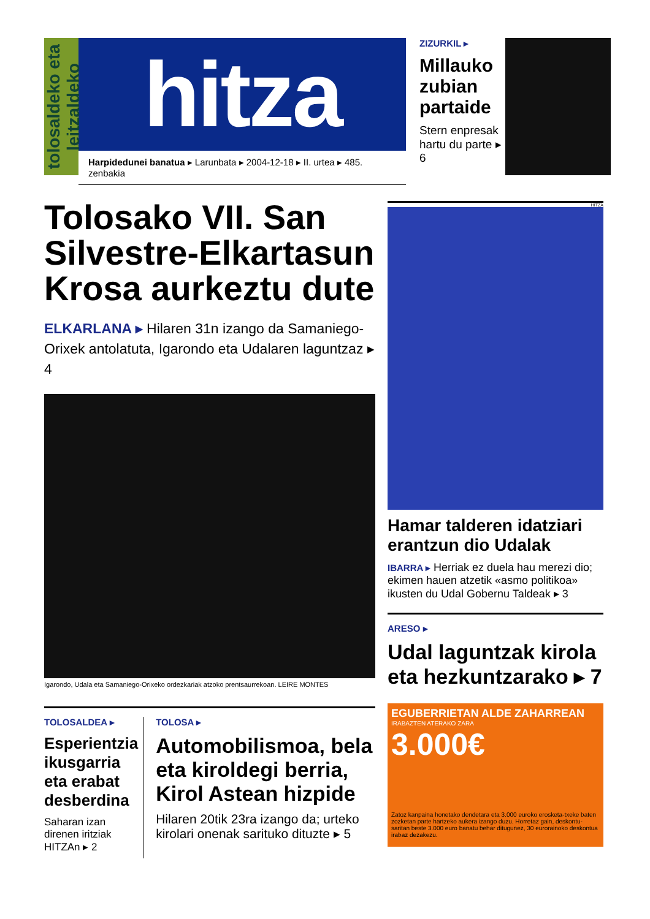tolosaldeko eta leitzaldeko
hitza
Harpidedunei banatua ▸ Larunbata ▸ 2004-12-18 ▸ II. urtea ▸ 485. zenbakia
ZIZURKIL ▸
Millauko zubian partaide
Stern enpresak hartu du parte ▸ 6
Tolosako VII. San Silvestre-Elkartasun Krosa aurkeztu dute
ELKARLANA ▸ Hilaren 31n izango da Samaniego-Orixek antolatuta, Igarondo eta Udalaren laguntzaz ▸ 4
Igarondo, Udala eta Samaniego-Orixeko ordezkariak atzoko prentsaurrekoan. LEIRE MONTES
TOLOSALDEA ▸
Esperientzia ikusgarria eta erabat desberdina
Saharan izan direnen iritziak HITZAn ▸ 2
TOLOSA ▸
Automobilismoa, bela eta kiroldegi berria, Kirol Astean hizpide
Hilaren 20tik 23ra izango da; urteko kirolari onenak sarituko dituzte ▸ 5
HITZA
Hamar talderen idatziari erantzun dio Udalak
IBARRA ▸ Herriak ez duela hau merezi dio; ekimen hauen atzetik «asmo politikoa» ikusten du Udal Gobernu Taldeak ▸ 3
ARESO ▸
Udal laguntzak kirola eta hezkuntzarako ▸ 7
EGUBERRIETAN ALDE ZAHARREAN
IRABAZTEN ATERAKO ZARA
3.000€
Zatoz kanpaina honetako dendetara eta 3.000 euroko erosketa-txeke baten zozketan parte hartzeko aukera izango duzu. Horretaz gain, deskontu-saritan beste 3.000 euro banatu behar ditugunez, 30 eurorainoko deskontua irabaz dezakezu.